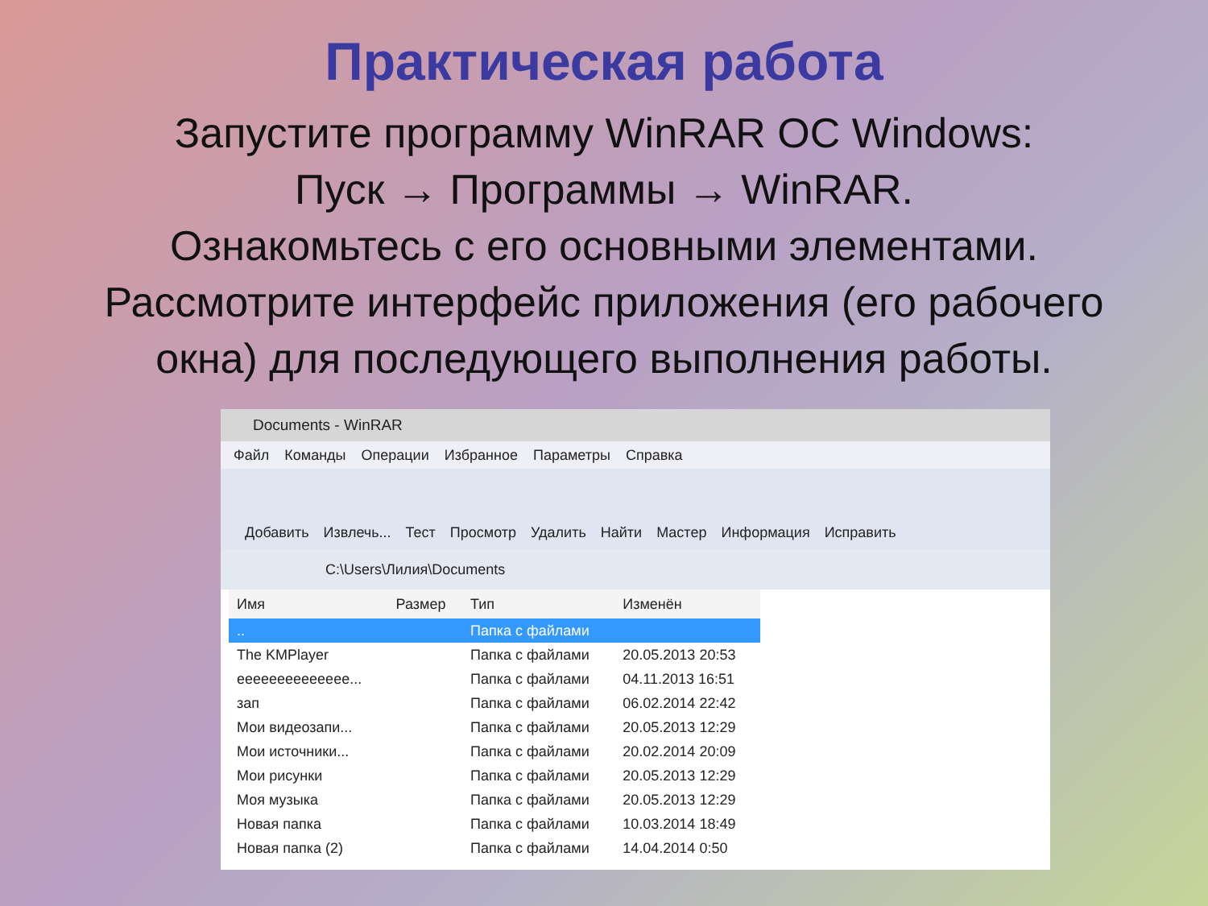Практическая работа
Запустите программу WinRAR ОС Windows:
Пуск → Программы → WinRAR.
Ознакомьтесь с его основными элементами.
Рассмотрите интерфейс приложения (его рабочего
окна) для последующего выполнения работы.
Documents - WinRAR
Файл Команды Операции Избранное Параметры Справка
Добавить Извлечь... Тест Просмотр Удалить Найти Мастер Информация Исправить
C:\Users\Лилия\Documents
| Имя | Размер | Тип | Изменён |
| --- | --- | --- | --- |
| .. | | Папка с файлами | |
| The KMPlayer | | Папка с файлами | 20.05.2013 20:53 |
| eeeeeeeeeeeeee... | | Папка с файлами | 04.11.2013 16:51 |
| зап | | Папка с файлами | 06.02.2014 22:42 |
| Мои видеозапи... | | Папка с файлами | 20.05.2013 12:29 |
| Мои источники... | | Папка с файлами | 20.02.2014 20:09 |
| Мои рисунки | | Папка с файлами | 20.05.2013 12:29 |
| Моя музыка | | Папка с файлами | 20.05.2013 12:29 |
| Новая папка | | Папка с файлами | 10.03.2014 18:49 |
| Новая папка (2) | | Папка с файлами | 14.04.2014 0:50 |